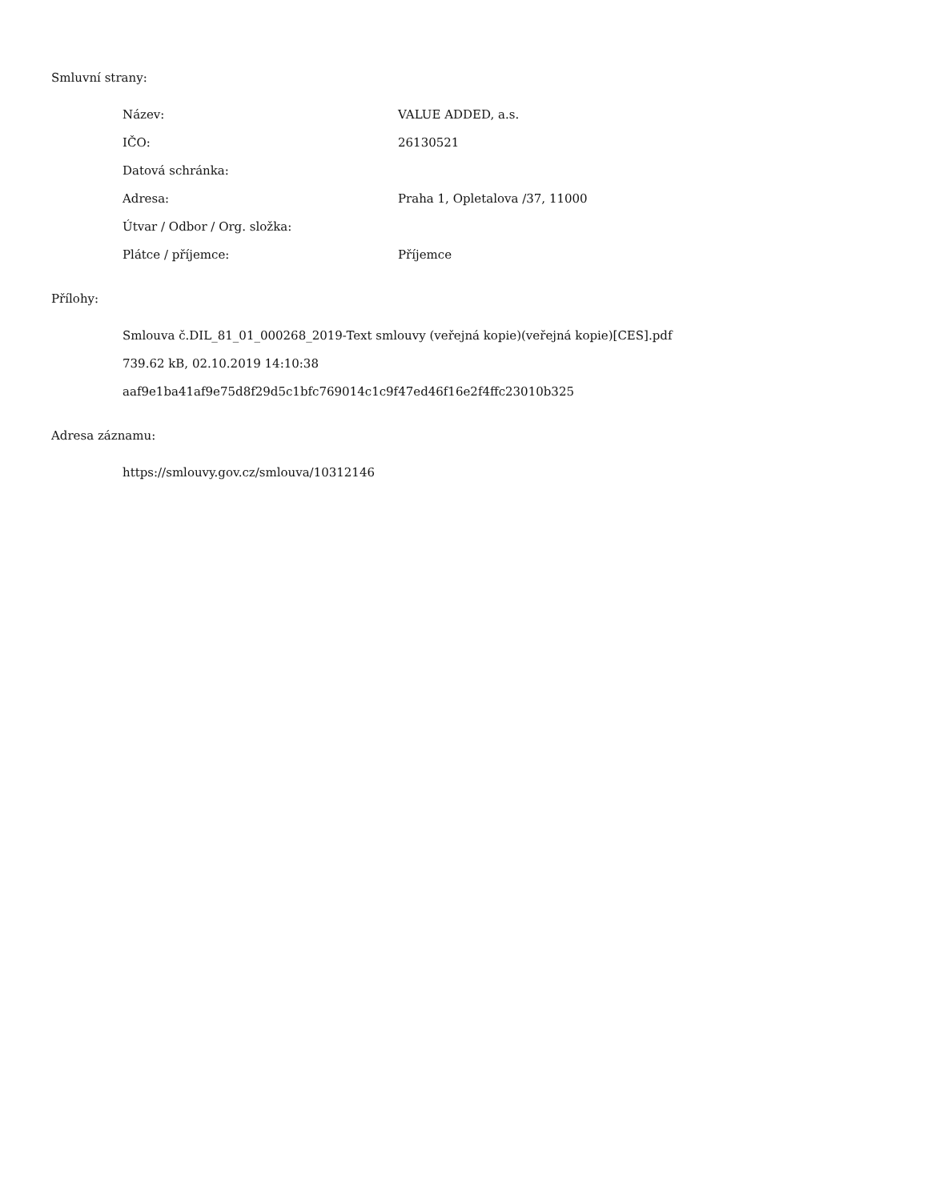Smluvní strany:
| Název: | VALUE ADDED, a.s. |
| IČO: | 26130521 |
| Datová schránka: | |
| Adresa: | Praha 1, Opletalova /37, 11000 |
| Útvar / Odbor / Org. složka: | |
| Plátce / příjemce: | Příjemce |
Přílohy:
Smlouva č.DIL_81_01_000268_2019-Text smlouvy (veřejná kopie)(veřejná kopie)[CES].pdf
739.62 kB, 02.10.2019 14:10:38
aaf9e1ba41af9e75d8f29d5c1bfc769014c1c9f47ed46f16e2f4ffc23010b325
Adresa záznamu:
https://smlouvy.gov.cz/smlouva/10312146